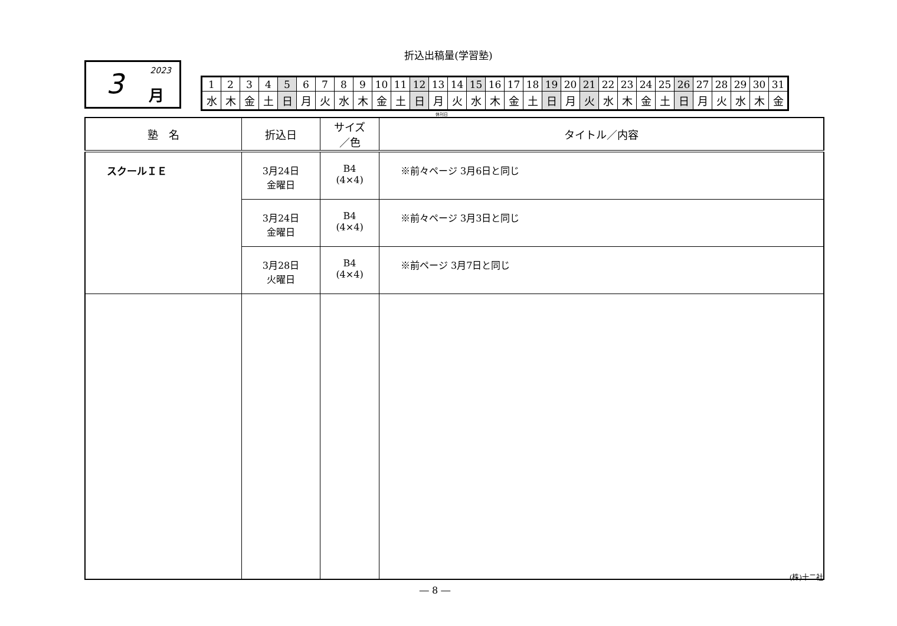折込出稿量(学習塾)
2023 3 月
| 1 | 2 | 3 | 4 | 5 | 6 | 7 | 8 | 9 | 10 | 11 | 12 | 13 | 14 | 15 | 16 | 17 | 18 | 19 | 20 | 21 | 22 | 23 | 24 | 25 | 26 | 27 | 28 | 29 | 30 | 31 |
| 水 | 木 | 金 | 土 | 日 | 月 | 火 | 水 | 木 | 金 | 土 | 日 | 月 | 火 | 水 | 木 | 金 | 土 | 日 | 月 | 火 | 水 | 木 | 金 | 土 | 日 | 月 | 火 | 水 | 木 | 金 |
休刊日
| 塾 名 | 折込日 | サイズ ／色 | タイトル／内容 |
| --- | --- | --- | --- |
| スクールＩＥ | 3月24日 金曜日 | B4 (4×4) | ※前々ページ 3月6日と同じ |
| | 3月24日 金曜日 | B4 (4×4) | ※前々ページ 3月3日と同じ |
| | 3月28日 火曜日 | B4 (4×4) | ※前ページ 3月7日と同じ |
(株)十二社
― 8 ―